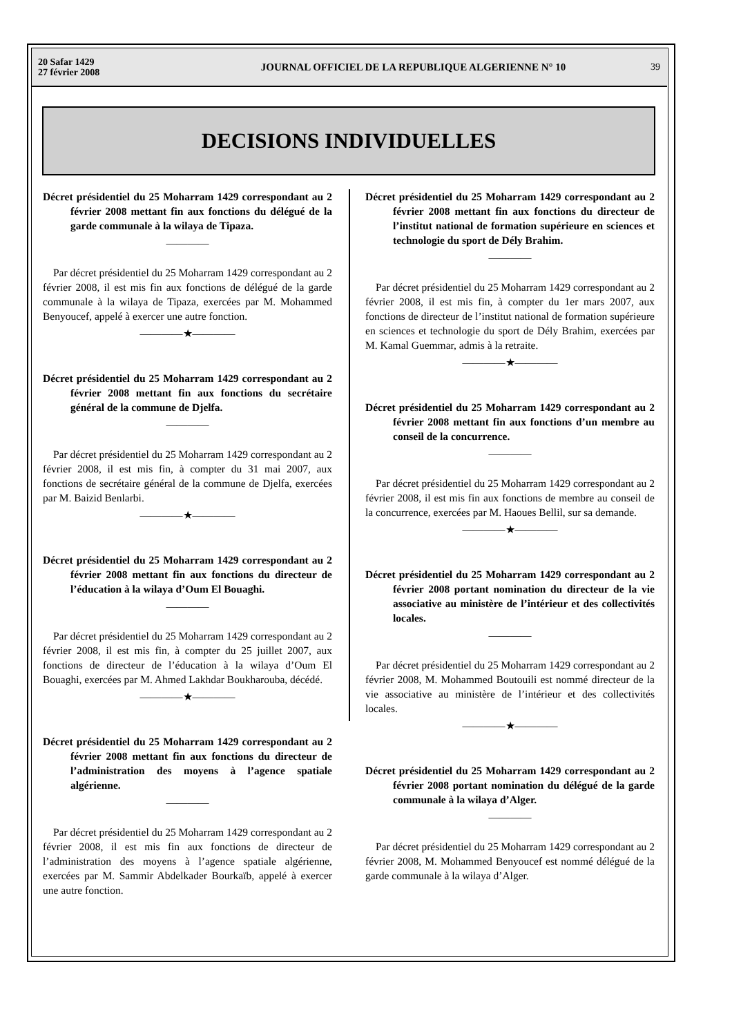20 Safar 1429
27 février 2008
JOURNAL OFFICIEL DE LA REPUBLIQUE ALGERIENNE N° 10
39
DECISIONS INDIVIDUELLES
Décret présidentiel du 25 Moharram 1429 correspondant au 2 février 2008 mettant fin aux fonctions du délégué de la garde communale à la wilaya de Tipaza.
————
Par décret présidentiel du 25 Moharram 1429 correspondant au 2 février 2008, il est mis fin aux fonctions de délégué de la garde communale à la wilaya de Tipaza, exercées par M. Mohammed Benyoucef, appelé à exercer une autre fonction.
————★————
Décret présidentiel du 25 Moharram 1429 correspondant au 2 février 2008 mettant fin aux fonctions du secrétaire général de la commune de Djelfa.
————
Par décret présidentiel du 25 Moharram 1429 correspondant au 2 février 2008, il est mis fin, à compter du 31 mai 2007, aux fonctions de secrétaire général de la commune de Djelfa, exercées par M. Baizid Benlarbi.
————★————
Décret présidentiel du 25 Moharram 1429 correspondant au 2 février 2008 mettant fin aux fonctions du directeur de l’éducation à la wilaya d’Oum El Bouaghi.
————
Par décret présidentiel du 25 Moharram 1429 correspondant au 2 février 2008, il est mis fin, à compter du 25 juillet 2007, aux fonctions de directeur de l’éducation à la wilaya d’Oum El Bouaghi, exercées par M. Ahmed Lakhdar Boukharouba, décédé.
————★————
Décret présidentiel du 25 Moharram 1429 correspondant au 2 février 2008 mettant fin aux fonctions du directeur de l’administration des moyens à l’agence spatiale algérienne.
————
Par décret présidentiel du 25 Moharram 1429 correspondant au 2 février 2008, il est mis fin aux fonctions de directeur de l’administration des moyens à l’agence spatiale algérienne, exercées par M. Sammir Abdelkader Bourkaïb, appelé à exercer une autre fonction.
Décret présidentiel du 25 Moharram 1429 correspondant au 2 février 2008 mettant fin aux fonctions du directeur de l’institut national de formation supérieure en sciences et technologie du sport de Dély Brahim.
————
Par décret présidentiel du 25 Moharram 1429 correspondant au 2 février 2008, il est mis fin, à compter du 1er mars 2007, aux fonctions de directeur de l’institut national de formation supérieure en sciences et technologie du sport de Dély Brahim, exercées par M. Kamal Guemmar, admis à la retraite.
————★————
Décret présidentiel du 25 Moharram 1429 correspondant au 2 février 2008 mettant fin aux fonctions d’un membre au conseil de la concurrence.
————
Par décret présidentiel du 25 Moharram 1429 correspondant au 2 février 2008, il est mis fin aux fonctions de membre au conseil de la concurrence, exercées par M. Haoues Bellil, sur sa demande.
————★————
Décret présidentiel du 25 Moharram 1429 correspondant au 2 février 2008 portant nomination du directeur de la vie associative au ministère de l’intérieur et des collectivités locales.
————
Par décret présidentiel du 25 Moharram 1429 correspondant au 2 février 2008, M. Mohammed Boutouili est nommé directeur de la vie associative au ministère de l’intérieur et des collectivités locales.
————★————
Décret présidentiel du 25 Moharram 1429 correspondant au 2 février 2008 portant nomination du délégué de la garde communale à la wilaya d’Alger.
————
Par décret présidentiel du 25 Moharram 1429 correspondant au 2 février 2008, M. Mohammed Benyoucef est nommé délégué de la garde communale à la wilaya d’Alger.